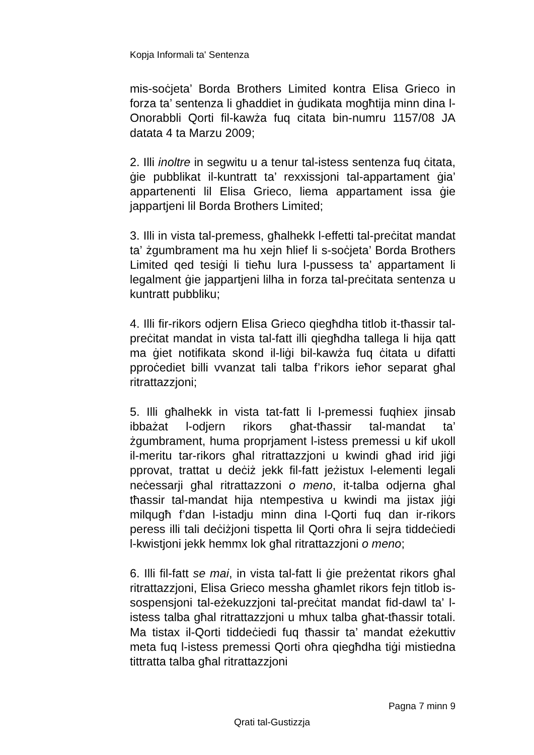Kopja Informali ta' Sentenza
mis-soċjeta’ Borda Brothers Limited kontra Elisa Grieco in forza ta’ sentenza li għaddiet in ġudikata mogħtija minn dina l-Onorabbli Qorti fil-kawża fuq citata bin-numru 1157/08 JA datata 4 ta Marzu 2009;
2. Illi inoltre in segwitu u a tenur tal-istess sentenza fuq ċitata, ġie pubblikat il-kuntratt ta’ rexxissjoni tal-appartament ġia’ appartenenti lil Elisa Grieco, liema appartament issa ġie jappartjeni lil Borda Brothers Limited;
3. Illi in vista tal-premess, għalhekk l-effetti tal-preċitat mandat ta’ żgumbrament ma hu xejn ħlief li s-soċjeta’ Borda Brothers Limited qed tesiġi li tieħu lura l-pussess ta’ appartament li legalment ġie jappartjeni lilha in forza tal-preċitata sentenza u kuntratt pubbliku;
4. Illi fir-rikors odjern Elisa Grieco qiegħdha titlob it-tħassir tal-preċitat mandat in vista tal-fatt illi qiegħdha tallega li hija qatt ma ġiet notifikata skond il-liġi bil-kawża fuq ċitata u difatti pproċediet billi vvanzat tali talba f’rikors ieħor separat għal ritrattazzjoni;
5. Illi għalhekk in vista tat-fatt li l-premessi fuqhiex jinsab ibbażat l-odjern rikors għat-tħassir tal-mandat ta’ żgumbrament, huma proprjament l-istess premessi u kif ukoll il-meritu tar-rikors għal ritrattazzjoni u kwindi għad irid jiġi pprovat, trattat u deċiż jekk fil-fatt jeżistux l-elementi legali neċessarji għal ritrattazzoni o meno, it-talba odjerna għal tħassir tal-mandat hija ntempestiva u kwindi ma jistax jiġi milqugħ f’dan l-istadju minn dina l-Qorti fuq dan ir-rikors peress illi tali deċiżjoni tispetta lil Qorti oħra li sejra tiddeċiedi l-kwistjoni jekk hemmx lok għal ritrattazzjoni o meno;
6. Illi fil-fatt se mai, in vista tal-fatt li ġie preżentat rikors għal ritrattazzjoni, Elisa Grieco messha għamlet rikors fejn titlob is-sospensjoni tal-eżekuzzjoni tal-preċitat mandat fid-dawl ta’ l-istess talba għal ritrattazzjoni u mhux talba għat-tħassir totali. Ma tistax il-Qorti tiddeċiedi fuq tħassir ta’ mandat eżekuttiv meta fuq l-istess premessi Qorti oħra qiegħdha tiġi mistiedna tittratta talba għal ritrattazzjoni
Pagna 7 minn 9
Qrati tal-Gustizzja